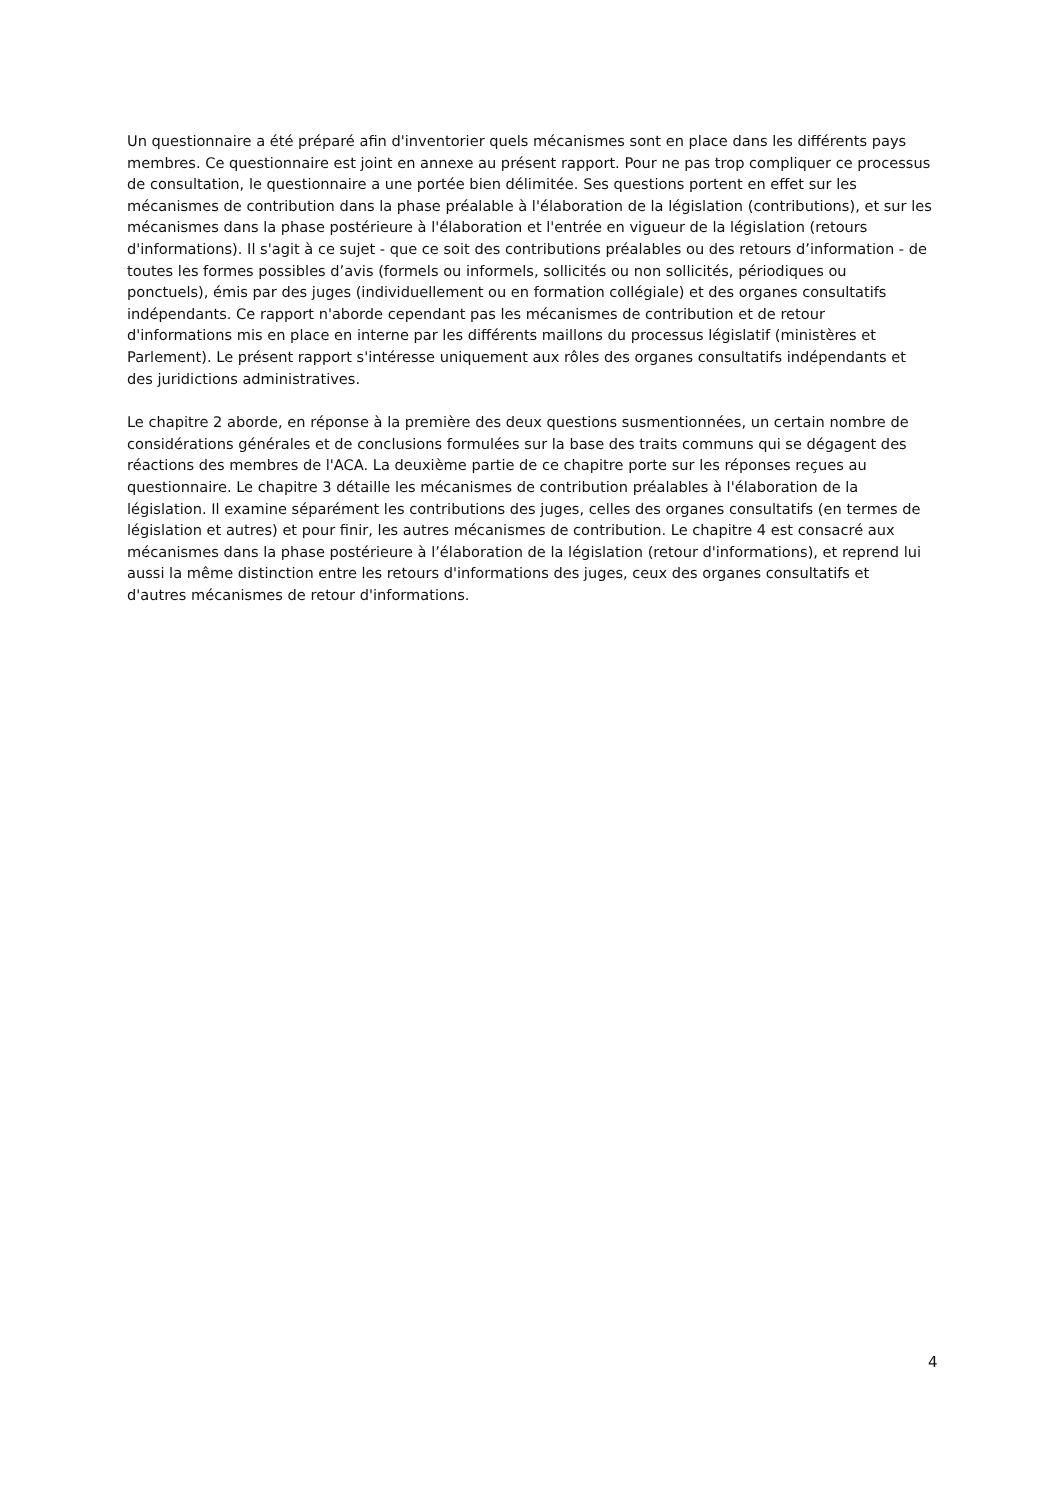Un questionnaire a été préparé afin d'inventorier quels mécanismes sont en place dans les différents pays membres. Ce questionnaire est joint en annexe au présent rapport. Pour ne pas trop compliquer ce processus de consultation, le questionnaire a une portée bien délimitée. Ses questions portent en effet sur les mécanismes de contribution dans la phase préalable à l'élaboration de la législation (contributions), et sur les mécanismes dans la phase postérieure à l'élaboration et l'entrée en vigueur de la législation (retours d'informations). Il s'agit à ce sujet - que ce soit des contributions préalables ou des retours d’information - de toutes les formes possibles d’avis (formels ou informels, sollicités ou non sollicités, périodiques ou ponctuels), émis par des juges (individuellement ou en formation collégiale) et des organes consultatifs indépendants. Ce rapport n'aborde cependant pas les mécanismes de contribution et de retour d'informations mis en place en interne par les différents maillons du processus législatif (ministères et Parlement). Le présent rapport s'intéresse uniquement aux rôles des organes consultatifs indépendants et des juridictions administratives.
Le chapitre 2 aborde, en réponse à la première des deux questions susmentionnées, un certain nombre de considérations générales et de conclusions formulées sur la base des traits communs qui se dégagent des réactions des membres de l'ACA. La deuxième partie de ce chapitre porte sur les réponses reçues au questionnaire. Le chapitre 3 détaille les mécanismes de contribution préalables à l'élaboration de la législation. Il examine séparément les contributions des juges, celles des organes consultatifs (en termes de législation et autres) et pour finir, les autres mécanismes de contribution. Le chapitre 4 est consacré aux mécanismes dans la phase postérieure à l’élaboration de la législation (retour d'informations), et reprend lui aussi la même distinction entre les retours d'informations des juges, ceux des organes consultatifs et d'autres mécanismes de retour d'informations.
4